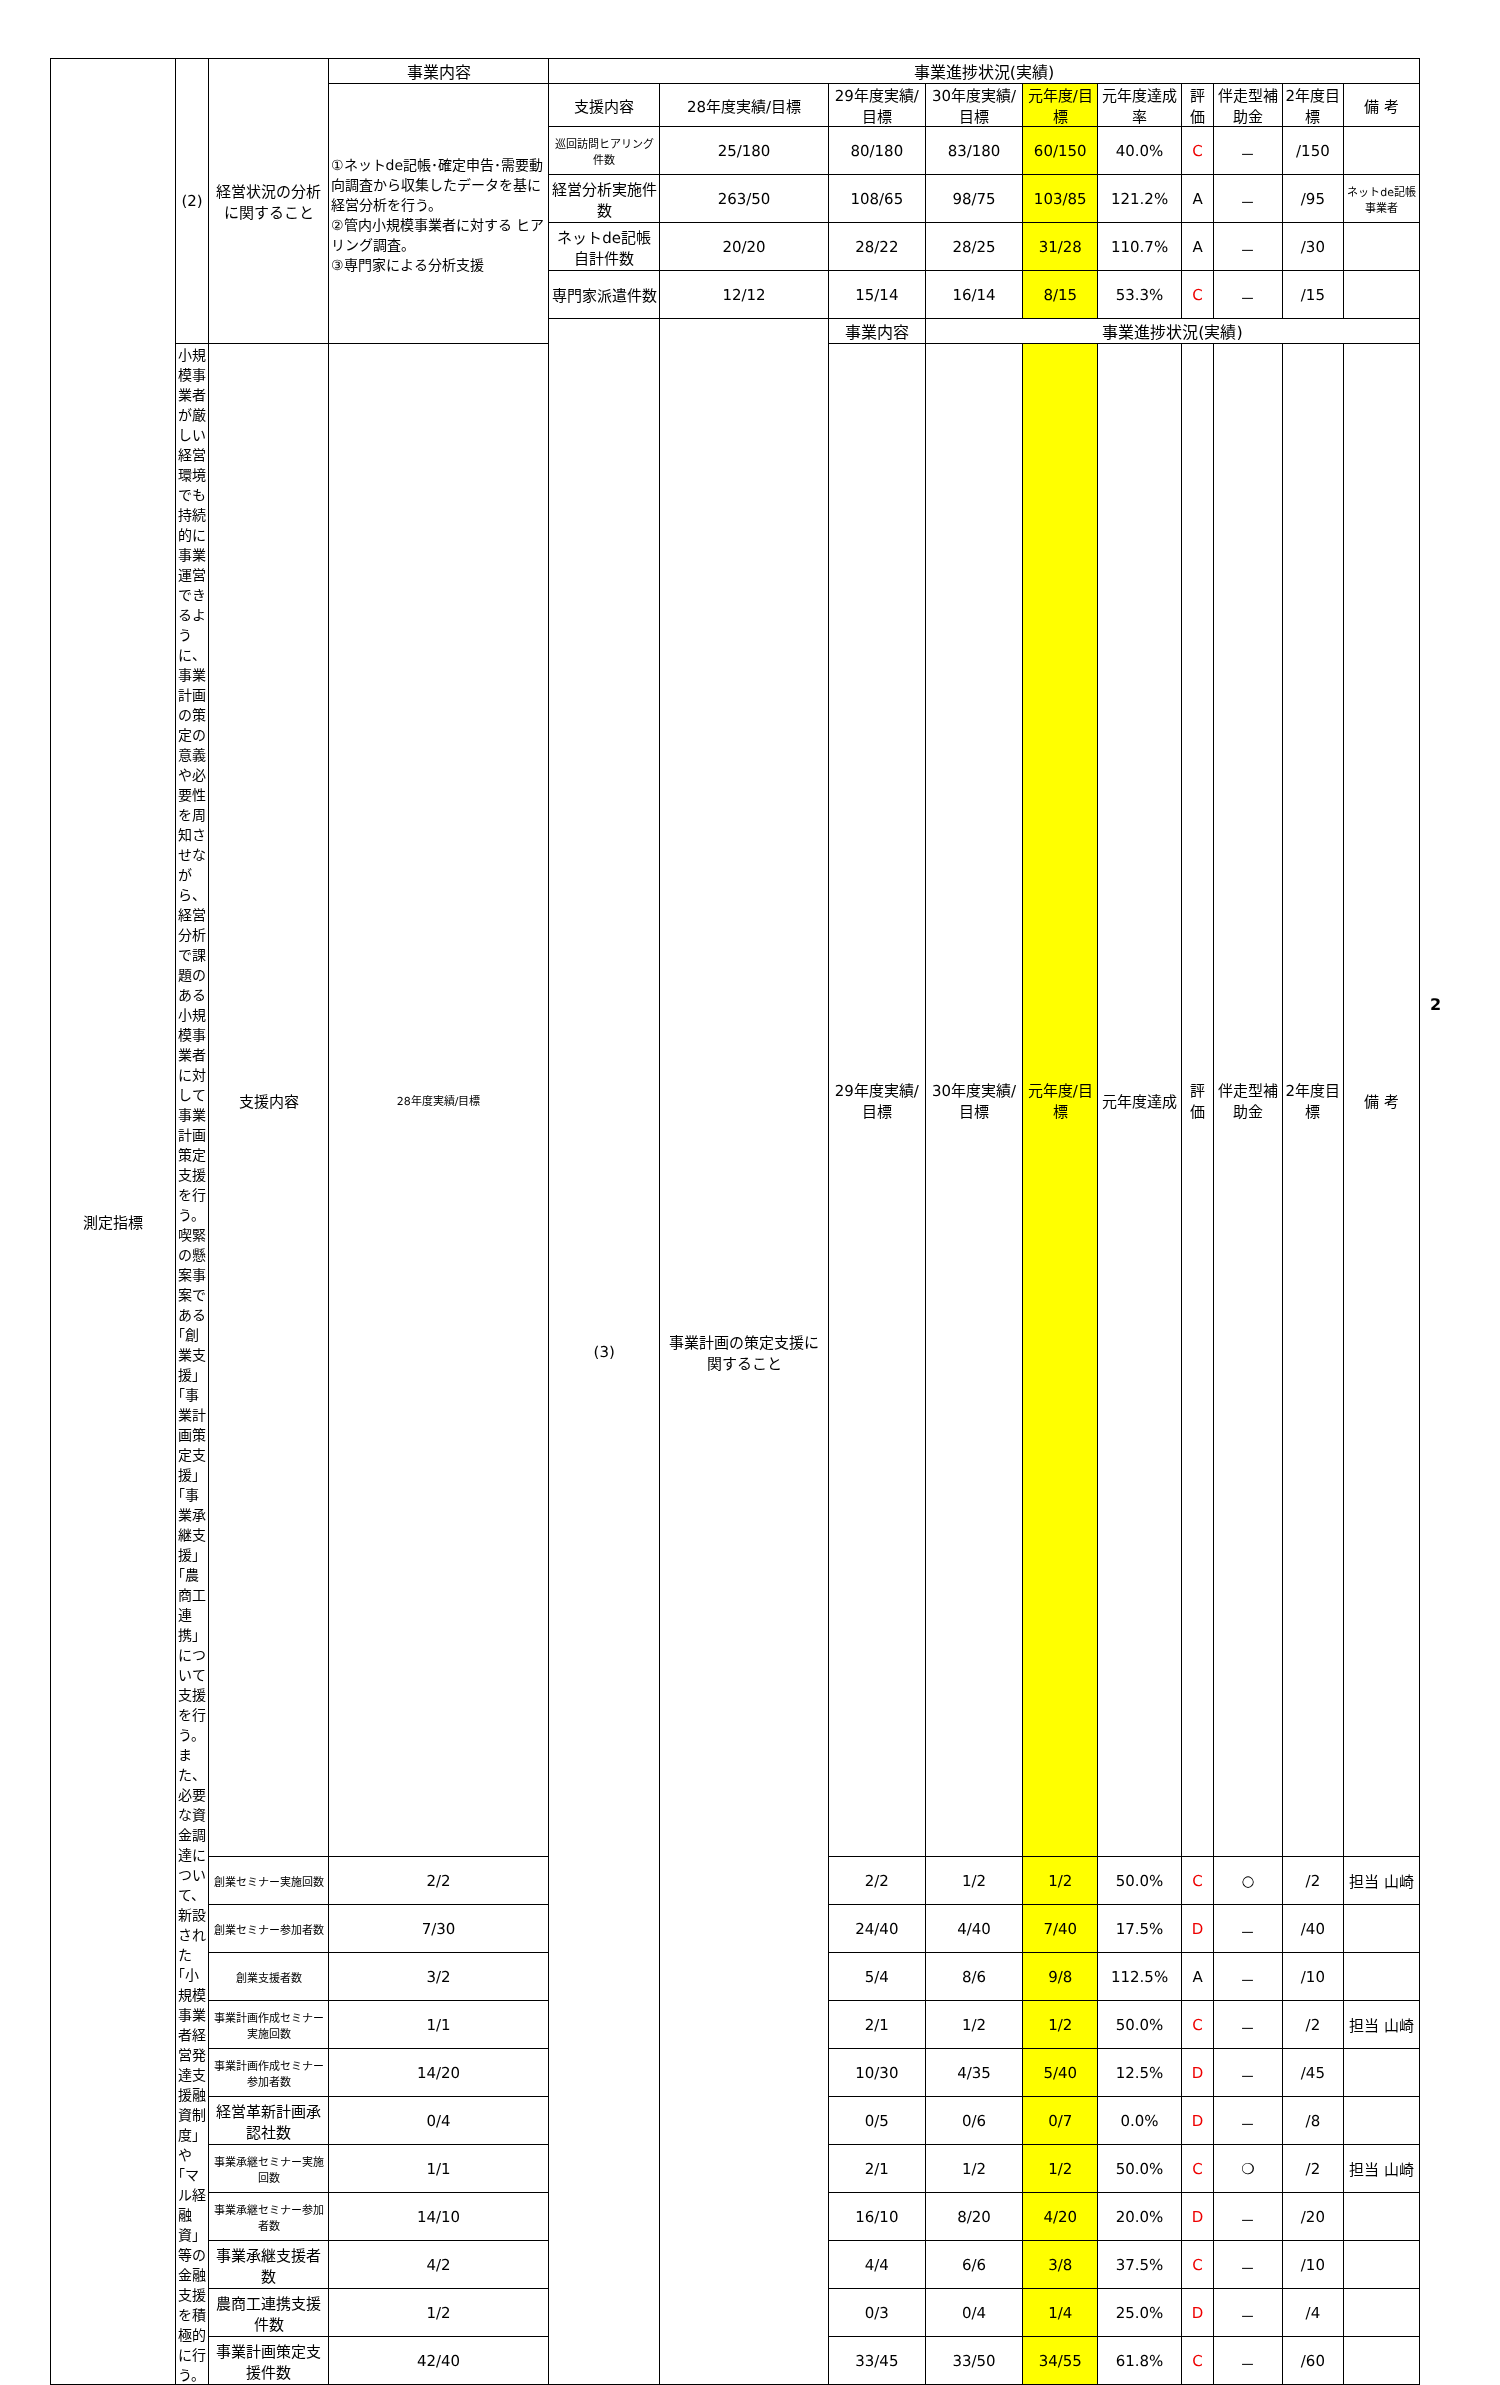| 測定指標 | (2) | 経営状況の分析に関すること | 事業内容 | 事業進捗状況(実績) | | | | | | | | | |
| | | | ①ネットde記帳･確定申告･需要動向調査から収集したデータを基に経営分析を行う。 ②管内小規模事業者に対する ヒアリング調査。 ③専門家による分析支援 | 支援内容 | 28年度実績/目標 | 29年度実績/目標 | 30年度実績/目標 | 元年度/目標 | 元年度達成率 | 評 価 | 伴走型補助金 | 2年度目標 | 備 考 |
| | | | | 巡回訪問ヒアリング件数 | 25/180 | 80/180 | 83/180 | 60/150 | 40.0% | C | － | /150 | |
| | | | | 経営分析実施件数 | 263/50 | 108/65 | 98/75 | 103/85 | 121.2% | A | － | /95 | ネットde記帳事業者 |
| | | | | ネットde記帳自計件数 | 20/20 | 28/22 | 28/25 | 31/28 | 110.7% | A | － | /30 | |
| | | | | 専門家派遣件数 | 12/12 | 15/14 | 16/14 | 8/15 | 53.3% | C | － | /15 | |
| | | | | (3) | 事業計画の策定支援に関すること | 事業内容 | 事業進捗状況(実績) | | | | | | |
| | 小規模事業者が厳しい経営環境でも持続的に事業運営できるように、事業計画の策定の意義や必要性を周知させながら、経営分析で課題のある小規模事業者に対して事業計画策定支援を行う。 喫緊の懸案事案である｢創業支援｣｢事業計画策定支援｣｢事業承継支援｣｢農商工連携｣について支援を行う。 また、必要な資金調達について、新設された｢小規模事業者経営発達支援融資制度｣や｢マル経融資｣等の金融支援を積極的に行う。 | 支援内容 | 28年度実績/目標 | | | 29年度実績/目標 | 30年度実績/目標 | 元年度/目標 | 元年度達成 | 評 価 | 伴走型補助金 | 2年度目標 | 備 考 |
| | | 創業セミナー実施回数 | 2/2 | | | 2/2 | 1/2 | 1/2 | 50.0% | C | ○ | /2 | 担当 山崎 |
| | | 創業セミナー参加者数 | 7/30 | | | 24/40 | 4/40 | 7/40 | 17.5% | D | － | /40 | |
| | | 創業支援者数 | 3/2 | | | 5/4 | 8/6 | 9/8 | 112.5% | A | － | /10 | |
| | | 事業計画作成セミナー実施回数 | 1/1 | | | 2/1 | 1/2 | 1/2 | 50.0% | C | － | /2 | 担当 山崎 |
| | | 事業計画作成セミナー参加者数 | 14/20 | | | 10/30 | 4/35 | 5/40 | 12.5% | D | － | /45 | |
| | | 経営革新計画承認社数 | 0/4 | | | 0/5 | 0/6 | 0/7 | 0.0% | D | － | /8 | |
| | | 事業承継セミナー実施回数 | 1/1 | | | 2/1 | 1/2 | 1/2 | 50.0% | C | ❍ | /2 | 担当 山崎 |
| | | 事業承継セミナー参加者数 | 14/10 | | | 16/10 | 8/20 | 4/20 | 20.0% | D | － | /20 | |
| | | 事業承継支援者数 | 4/2 | | | 4/4 | 6/6 | 3/8 | 37.5% | C | － | /10 | |
| | | 農商工連携支援件数 | 1/2 | | | 0/3 | 0/4 | 1/4 | 25.0% | D | － | /4 | |
| | | 事業計画策定支援件数 | 42/40 | | | 33/45 | 33/50 | 34/55 | 61.8% | C | － | /60 | |
2